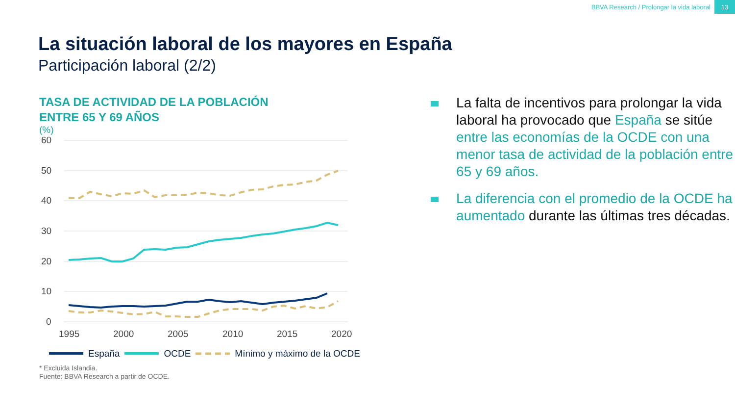BBVA Research / Prolongar la vida laboral 13
La situación laboral de los mayores en España
Participación laboral (2/2)
TASA DE ACTIVIDAD DE LA POBLACIÓN
ENTRE 65 Y 69 AÑOS
(%)
60
50
40
30
20
10
0
1995
2000
2005
2010
2015
2020
España OCDE Mínimo y máximo de la OCDE
* Excluida Islandia.
Fuente: BBVA Research a partir de OCDE.
La falta de incentivos para prolongar la vida laboral ha provocado que España se sitúe entre las economías de la OCDE con una menor tasa de actividad de la población entre 65 y 69 años.
La diferencia con el promedio de la OCDE ha aumentado durante las últimas tres décadas.